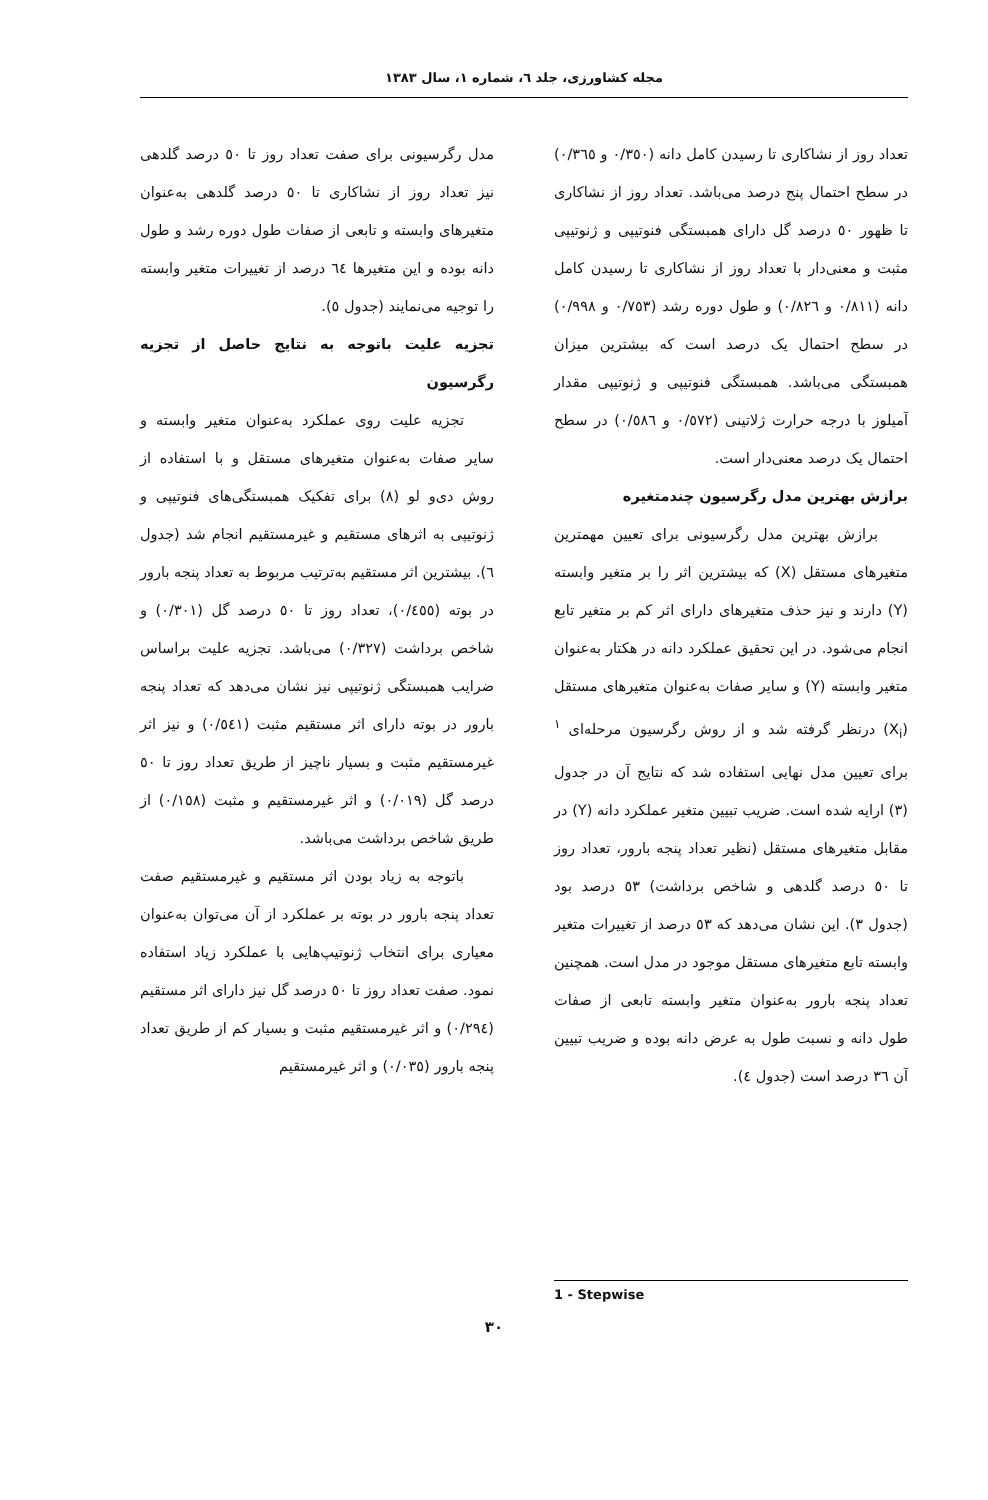مجله کشاورزی، جلد ٦، شماره ١، سال ١٣٨٣
تعداد روز از نشاکاری تا رسیدن کامل دانه (٠/٣٥٠ و ٠/٣٦٥) در سطح احتمال پنج درصد می‌باشد. تعداد روز از نشاکاری تا ظهور ٥٠ درصد گل دارای همبستگی فنوتیپی و ژنوتیپی مثبت و معنی‌دار با تعداد روز از نشاکاری تا رسیدن کامل دانه (٠/٨١١ و ٠/٨٢٦) و طول دوره رشد (٠/٧٥٣ و ٠/٩٩٨) در سطح احتمال یک درصد است که بیشترین میزان همبستگی می‌باشد. همبستگی فنوتیپی و ژنوتیپی مقدار آمیلوز با درجه حرارت ژلاتینی (٠/٥٧٢ و ٠/٥٨٦) در سطح احتمال یک درصد معنی‌دار است.
برازش بهترین مدل رگرسیون چندمتغیره
برازش بهترین مدل رگرسیونی برای تعیین مهمترین متغیرهای مستقل (X) که بیشترین اثر را بر متغیر وابسته (Y) دارند و نیز حذف متغیرهای دارای اثر کم بر متغیر تابع انجام می‌شود. در این تحقیق عملکرد دانه در هکتار به‌عنوان متغیر وابسته (Y) و سایر صفات به‌عنوان متغیرهای مستقل (X<sub>i</sub>) درنظر گرفته شد و از روش رگرسیون مرحله‌ای <sup>١</sup> برای تعیین مدل نهایی استفاده شد که نتایج آن در جدول (٣) ارایه شده است. ضریب تبیین متغیر عملکرد دانه (Y) در مقابل متغیرهای مستقل (نظیر تعداد پنجه بارور، تعداد روز تا ٥٠ درصد گلدهی و شاخص برداشت) ٥٣ درصد بود (جدول ٣). این نشان می‌دهد که ٥٣ درصد از تغییرات متغیر وابسته تابع متغیرهای مستقل موجود در مدل است. همچنین تعداد پنجه بارور به‌عنوان متغیر وابسته تابعی از صفات طول دانه و نسبت طول به عرض دانه بوده و ضریب تبیین آن ٣٦ درصد است (جدول ٤).
مدل رگرسیونی برای صفت تعداد روز تا ٥٠ درصد گلدهی نیز تعداد روز از نشاکاری تا ٥٠ درصد گلدهی به‌عنوان متغیرهای وابسته و تابعی از صفات طول دوره رشد و طول دانه بوده و این متغیرها ٦٤ درصد از تغییرات متغیر وابسته را توجیه می‌نمایند (جدول ٥).
تجزیه علیت باتوجه به نتایج حاصل از تجزیه رگرسیون
تجزیه علیت روی عملکرد به‌عنوان متغیر وابسته و سایر صفات به‌عنوان متغیرهای مستقل و با استفاده از روش دی‌و لو (٨) برای تفکیک همبستگی‌های فنوتیپی و ژنوتیپی به اثرهای مستقیم و غیرمستقیم انجام شد (جدول ٦). بیشترین اثر مستقیم به‌ترتیب مربوط به تعداد پنجه بارور در بوته (٠/٤٥٥)، تعداد روز تا ٥٠ درصد گل (٠/٣٠١) و شاخص برداشت (٠/٣٢٧) می‌باشد. تجزیه علیت براساس ضرایب همبستگی ژنوتیپی نیز نشان می‌دهد که تعداد پنجه بارور در بوته دارای اثر مستقیم مثبت (٠/٥٤١) و نیز اثر غیرمستقیم مثبت و بسیار ناچیز از طریق تعداد روز تا ٥٠ درصد گل (٠/٠١٩) و اثر غیرمستقیم و مثبت (٠/١٥٨) از طریق شاخص برداشت می‌باشد.
باتوجه به زیاد بودن اثر مستقیم و غیرمستقیم صفت تعداد پنجه بارور در بوته بر عملکرد از آن می‌توان به‌عنوان معیاری برای انتخاب ژنوتیپ‌هایی با عملکرد زیاد استفاده نمود. صفت تعداد روز تا ٥٠ درصد گل نیز دارای اثر مستقیم (٠/٢٩٤) و اثر غیرمستقیم مثبت و بسیار کم از طریق تعداد پنجه بارور (٠/٠٣٥) و اثر غیرمستقیم
1 - Stepwise
٣٠